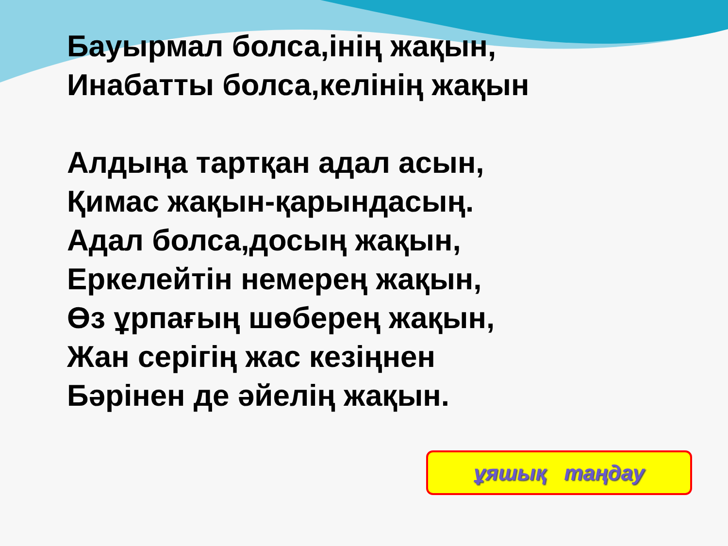Бауырмал болса,інің жақын,
Инабатты болса,келінің жақын
Алдыңа тартқан адал асын,
Қимас жақын-қарындасың.
Адал болса,досың жақын,
Еркелейтін немерең жақын,
Өз ұрпағың шөберең жақын,
Жан серігің жас кезіңнен
Бәрінен де әйелің жақын.
ұяшық таңдау